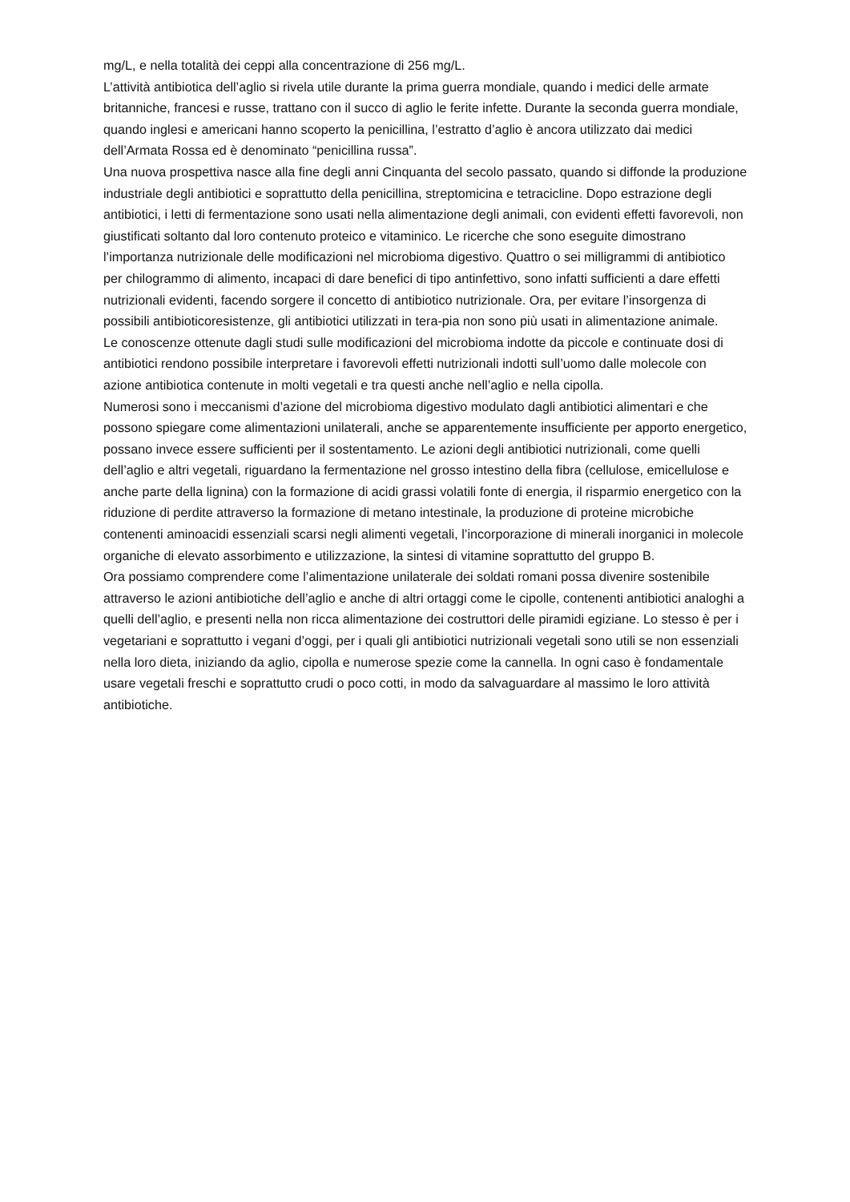mg/L, e nella totalità dei ceppi alla concentrazione di 256 mg/L.
L’attività antibiotica dell’aglio si rivela utile durante la prima guerra mondiale, quando i medici delle armate britanniche, francesi e russe, trattano con il succo di aglio le ferite infette. Durante la seconda guerra mondiale, quando inglesi e americani hanno scoperto la penicillina, l’estratto d’aglio è ancora utilizzato dai medici dell’Armata Rossa ed è denominato “penicillina russa”.
Una nuova prospettiva nasce alla fine degli anni Cinquanta del secolo passato, quando si diffonde la produzione industriale degli antibiotici e soprattutto della penicillina, streptomicina e tetracicline. Dopo estrazione degli antibiotici, i letti di fermentazione sono usati nella alimentazione degli animali, con evidenti effetti favorevoli, non giustificati soltanto dal loro contenuto proteico e vitaminico. Le ricerche che sono eseguite dimostrano l’importanza nutrizionale delle modificazioni nel microbioma digestivo. Quattro o sei milligrammi di antibiotico per chilogrammo di alimento, incapaci di dare benefici di tipo antinfettivo, sono infatti sufficienti a dare effetti nutrizionali evidenti, facendo sorgere il concetto di antibiotico nutrizionale. Ora, per evitare l’insorgenza di possibili antibioticoresistenze, gli antibiotici utilizzati in tera-pia non sono più usati in alimentazione animale.
Le conoscenze ottenute dagli studi sulle modificazioni del microbioma indotte da piccole e continuate dosi di antibiotici rendono possibile interpretare i favorevoli effetti nutrizionali indotti sull’uomo dalle molecole con azione antibiotica contenute in molti vegetali e tra questi anche nell’aglio e nella cipolla.
Numerosi sono i meccanismi d’azione del microbioma digestivo modulato dagli antibiotici alimentari e che possono spiegare come alimentazioni unilaterali, anche se apparentemente insufficiente per apporto energetico, possano invece essere sufficienti per il sostentamento. Le azioni degli antibiotici nutrizionali, come quelli dell’aglio e altri vegetali, riguardano la fermentazione nel grosso intestino della fibra (cellulose, emicellulose e anche parte della lignina) con la formazione di acidi grassi volatili fonte di energia, il risparmio energetico con la riduzione di perdite attraverso la formazione di metano intestinale, la produzione di proteine microbiche contenenti aminoacidi essenziali scarsi negli alimenti vegetali, l’incorporazione di minerali inorganici in molecole organiche di elevato assorbimento e utilizzazione, la sintesi di vitamine soprattutto del gruppo B.
Ora possiamo comprendere come l’alimentazione unilaterale dei soldati romani possa divenire sostenibile attraverso le azioni antibiotiche dell’aglio e anche di altri ortaggi come le cipolle, contenenti antibiotici analoghi a quelli dell’aglio, e presenti nella non ricca alimentazione dei costruttori delle piramidi egiziane. Lo stesso è per i vegetariani e soprattutto i vegani d’oggi, per i quali gli antibiotici nutrizionali vegetali sono utili se non essenziali nella loro dieta, iniziando da aglio, cipolla e numerose spezie come la cannella. In ogni caso è fondamentale usare vegetali freschi e soprattutto crudi o poco cotti, in modo da salvaguardare al massimo le loro attività antibiotiche.